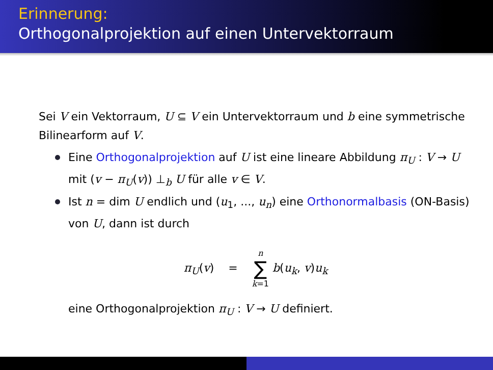Erinnerung:
Orthogonalprojektion auf einen Untervektorraum
Sei V ein Vektorraum, U ⊆ V ein Untervektorraum und b eine symmetrische Bilinearform auf V.
Eine Orthogonalprojektion auf U ist eine lineare Abbildung π<sub>U</sub> : V → U mit (v − π<sub>U</sub>(v)) ⊥<sub>b</sub> U für alle v ∈ V.
Ist n = dim U endlich und (u<sub>1</sub>, ..., u<sub>n</sub>) eine Orthonormalbasis (ON-Basis) von U, dann ist durch
π<sub>U</sub>(v) = n
∑
k=1 b(u<sub>k</sub>, v)u<sub>k</sub>
eine Orthogonalprojektion π<sub>U</sub> : V → U definiert.